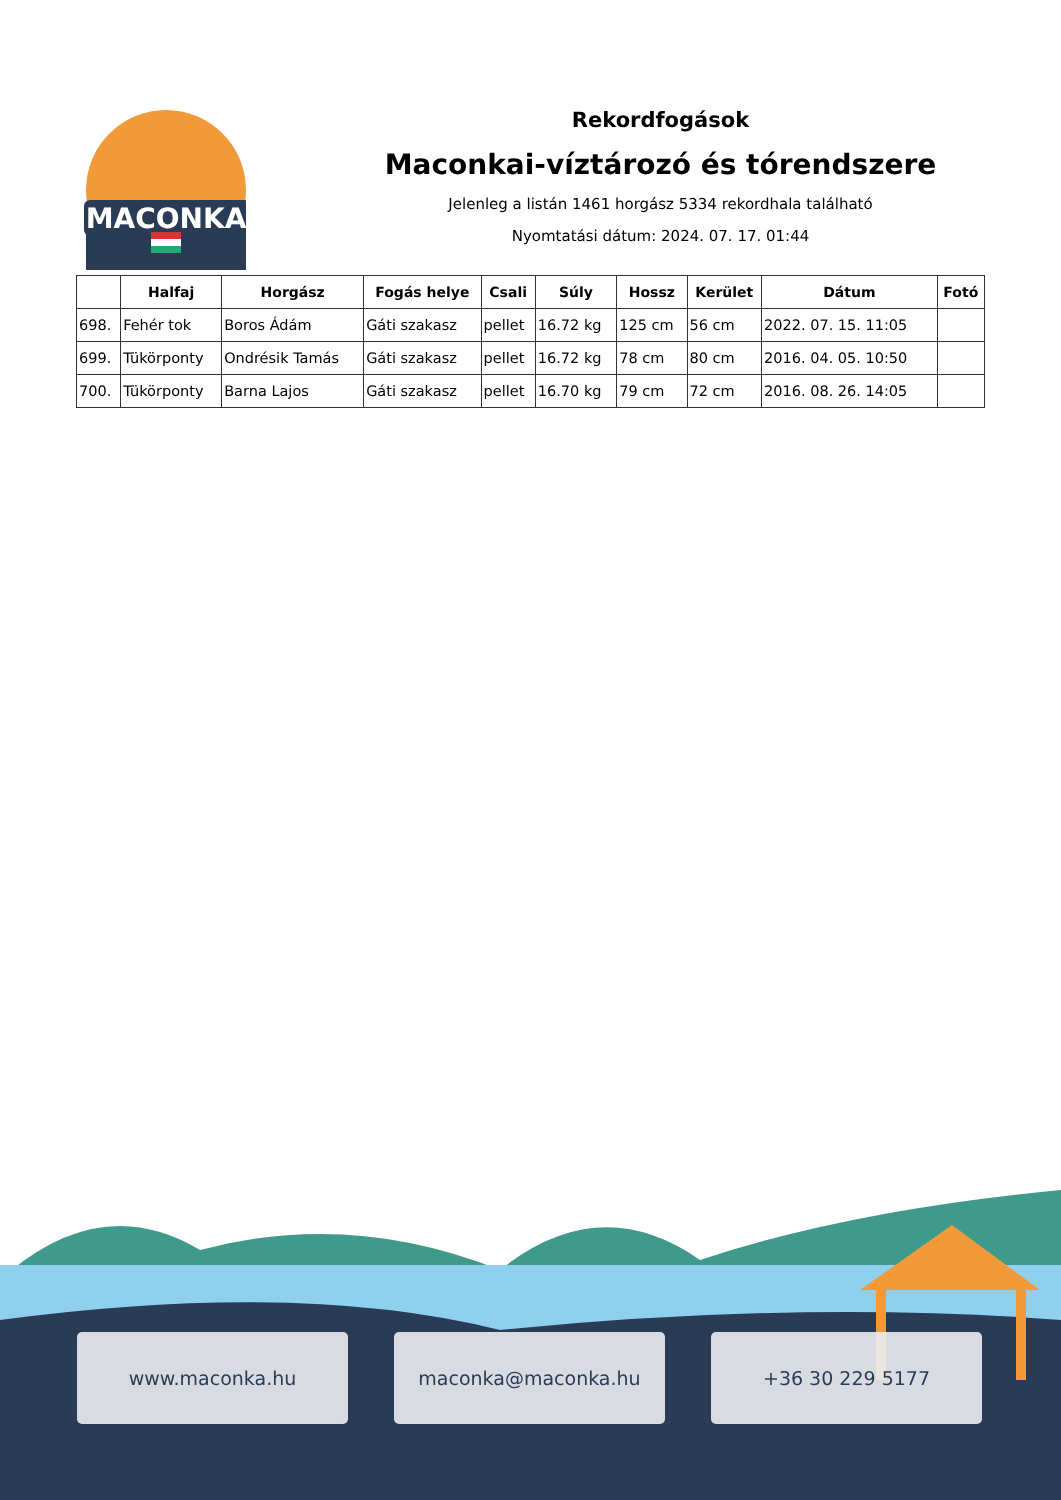MACONKA
Rekordfogások
Maconkai-víztározó és tórendszere
Jelenleg a listán 1461 horgász 5334 rekordhala található
Nyomtatási dátum: 2024. 07. 17. 01:44
| | Halfaj | Horgász | Fogás helye | Csali | Súly | Hossz | Kerület | Dátum | Fotó |
| --- | --- | --- | --- | --- | --- | --- | --- | --- | --- |
| 698. | Fehér tok | Boros Ádám | Gáti szakasz | pellet | 16.72 kg | 125 cm | 56 cm | 2022. 07. 15. 11:05 | |
| 699. | Tükörponty | Ondrésik Tamás | Gáti szakasz | pellet | 16.72 kg | 78 cm | 80 cm | 2016. 04. 05. 10:50 | |
| 700. | Tükörponty | Barna Lajos | Gáti szakasz | pellet | 16.70 kg | 79 cm | 72 cm | 2016. 08. 26. 14:05 | |
www.maconka.hu maconka@maconka.hu +36 30 229 5177